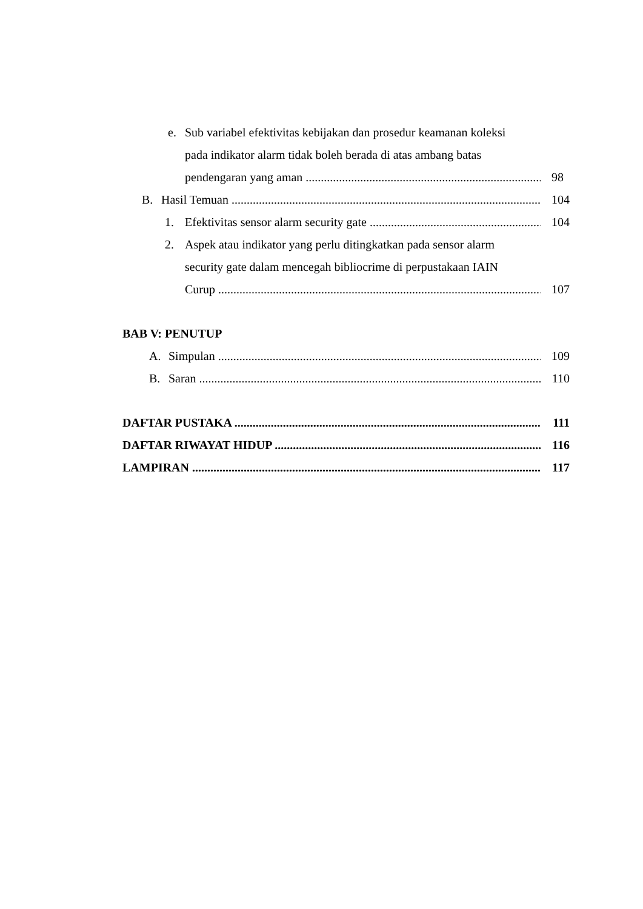e. Sub variabel efektivitas kebijakan dan prosedur keamanan koleksi
pada indikator alarm tidak boleh berada di atas ambang batas
pendengaran yang aman 98
B. Hasil Temuan 104
1. Efektivitas sensor alarm security gate 104
2. Aspek atau indikator yang perlu ditingkatkan pada sensor alarm
security gate dalam mencegah bibliocrime di perpustakaan IAIN
Curup 107
BAB V: PENUTUP
A. Simpulan 109
B. Saran 110
DAFTAR PUSTAKA 111
DAFTAR RIWAYAT HIDUP 116
LAMPIRAN 117